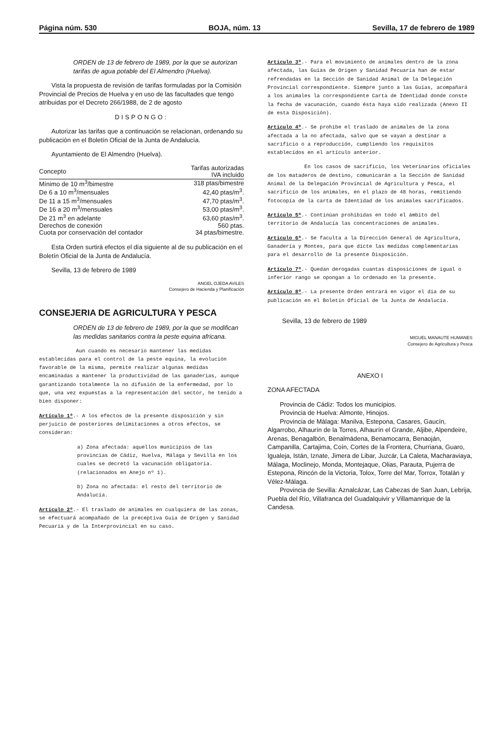Página núm. 530 BOJA, núm. 13 Sevilla, 17 de febrero de 1989
ORDEN de 13 de febrero de 1989, por la que se autorizan tarifas de agua potable del El Almendro (Huelva).
Vista la propuesta de revisión de tarifas formuladas por la Comisión Provincial de Precios de Huelva y en uso de las facultades que tengo atribuidas por el Decreto 266/1988, de 2 de agosto
DISPONGO:
Autorizar las tarifas que a continuación se relacionan, ordenando su publicación en el Boletín Oficial de la Junta de Andalucía.
Ayuntamiento de El Almendro (Huelva).
| Concepto | Tarifas autorizadas IVA incluido |
| --- | --- |
| Mínimo de 10 m<sup>3</sup>/bimestre | 318 ptas/bimestre |
| De 6 a 10 m<sup>3</sup>/mensuales | 42,40 ptas/m<sup>3</sup>. |
| De 11 a 15 m<sup>3</sup>/mensuales | 47,70 ptas/m<sup>3</sup>. |
| De 16 a 20 m<sup>3</sup>/mensuales | 53,00 ptas/m<sup>3</sup>. |
| De 21 m<sup>3</sup> en adelante | 63,60 ptas/m<sup>3</sup>. |
| Derechos de conexión | 560 ptas. |
| Cuota por conservación del contador | 34 ptas/bimestre. |
Esta Orden surtirá efectos el día siguiente al de su publicación en el Boletín Oficial de la Junta de Andalucía.
Sevilla, 13 de febrero de 1989
ANGEL OJEDA AVILES
Consejero de Hacienda y Planificación
CONSEJERIA DE AGRICULTURA Y PESCA
ORDEN de 13 de febrero de 1989, por la que se modifican las medidas sanitarios contra la peste equina africana.
Aun cuando es necesario mantener las medidas establecidas para el control de la peste equina, la evolución favorable de la misma, permite realizar algunas medidas encaminadas a mantener la productividad de las ganaderias, aunque garantizando totalmente la no difusión de la enfermedad, por lo que, una vez expuestas a la representación del sector, he tenido a bien disponer:
Artículo 1º.- A los efectos de la presente disposición y sin perjuicio de posteriores delimitaciones a otros efectos, se consideran:
a) Zona afectada: aquellos municipios de las provincias de Cádiz, Huelva, Málaga y Sevilla en los cuales se decretó la vacunación obligatoria. (relacionados en Anejo nº 1).
b) Zona no afectada: el resto del territorio de Andalucía.
Articulo 2º.- El traslado de animales en cualquiera de las zonas, se efectuará acompañado de la preceptiva Guia de Origen y Sanidad Pecuaria y de la Interprovincial en su caso.
Articulo 3º.- Para el movimiento de animales dentro de la zona afectada, las Guias de Origen y Sanidad Pecuaria han de estar refrendadas en la Sección de Sanidad Animal de la Delegación Provincial correspondiente. Siempre junto a las Guías, acompañará a los animales la correspondiente Carta de Identidad donde conste la fecha de vacunación, cuando ésta haya sido realizada (Anexo II de esta Disposición).
Articulo 4º.- Se prohibe el traslado de animales de la zona afectada a la no afectada, salvo que se vayan a destinar a sacrificio o a reproducción, cumpliendo los requisitos establecidos en el artículo anterior.
En los casos de sacrificio, los Veterinarios oficiales de los mataderos de destino, comunicarán a la Sección de Sanidad Animal de la Delegación Provincial de Agricultura y Pesca, el sacrificio de los animales, en el plazo de 48 horas, remitiendo fotocopia de la carta de Identidad de los animales sacrificados.
Artículo 5º.- Continúan prohibidas en todo el ámbito del territorio de Andalucía las concentraciones de animales.
Articulo 6º.- Se faculta a la Dirección General de Agricultura, Ganadería y Montes, para que dicte las medidas complementarias para el desarrollo de la presente Disposición.
Artículo 7º.- Quedan derogadas cuantas disposiciones de igual o inferior rango se opongan a lo ordenado en la presente.
Artículo 8º.- La presente Orden entrará en vigor el dia de su publicación en el Boletín Oficial de la Junta de Andalucía.
Sevilla, 13 de febrero de 1989
MIGUEL MANAUTE HUMANES
Consejero de Agricultura y Pesca
ANEXO I
ZONA AFECTADA
Provincia de Cádiz: Todos los municipios.
Provincia de Huelva: Almonte, Hinojos.
Provincia de Málaga: Manilva, Estepona, Casares, Gaucín, Algarrobo, Alhaurín de la Torres, Alhaurín el Grande, Aljibe, Alpendeire, Arenas, Benagalbón, Benalmádena, Benamocarra, Benaoján, Campanilla, Cartajima, Coín, Cortes de la Frontera, Churriana, Guaro, Igualeja, Istán, Iznate, Jimera de Libar, Juzcár, La Caleta, Macharaviaya, Málaga, Moclinejo, Monda, Montejaque, Olias, Parauta, Pujerra de Estepona, Rincón de la Victoria, Tolox, Torre del Mar, Torrox, Totalán y Vélez-Málaga.
Provincia de Sevilla: Aznalcázar, Las Cabezas de San Juan, Lebrija, Puebla del Río, Villafranca del Guadalquivir y Villamanrique de la Candesa.